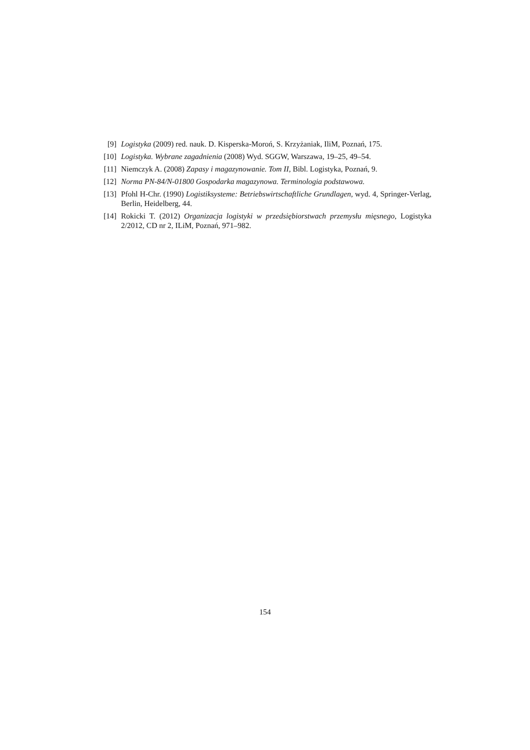[9] Logistyka (2009) red. nauk. D. Kisperska-Moroń, S. Krzyżaniak, IliM, Poznań, 175.
[10] Logistyka. Wybrane zagadnienia (2008) Wyd. SGGW, Warszawa, 19–25, 49–54.
[11] Niemczyk A. (2008) Zapasy i magazynowanie. Tom II, Bibl. Logistyka, Poznań, 9.
[12] Norma PN-84/N-01800 Gospodarka magazynowa. Terminologia podstawowa.
[13] Pfohl H-Chr. (1990) Logistiksysteme: Betriebswirtschaftliche Grundlagen, wyd. 4, Springer-Verlag, Berlin, Heidelberg, 44.
[14] Rokicki T. (2012) Organizacja logistyki w przedsiębiorstwach przemysłu mięsnego, Logistyka 2/2012, CD nr 2, ILiM, Poznań, 971–982.
154